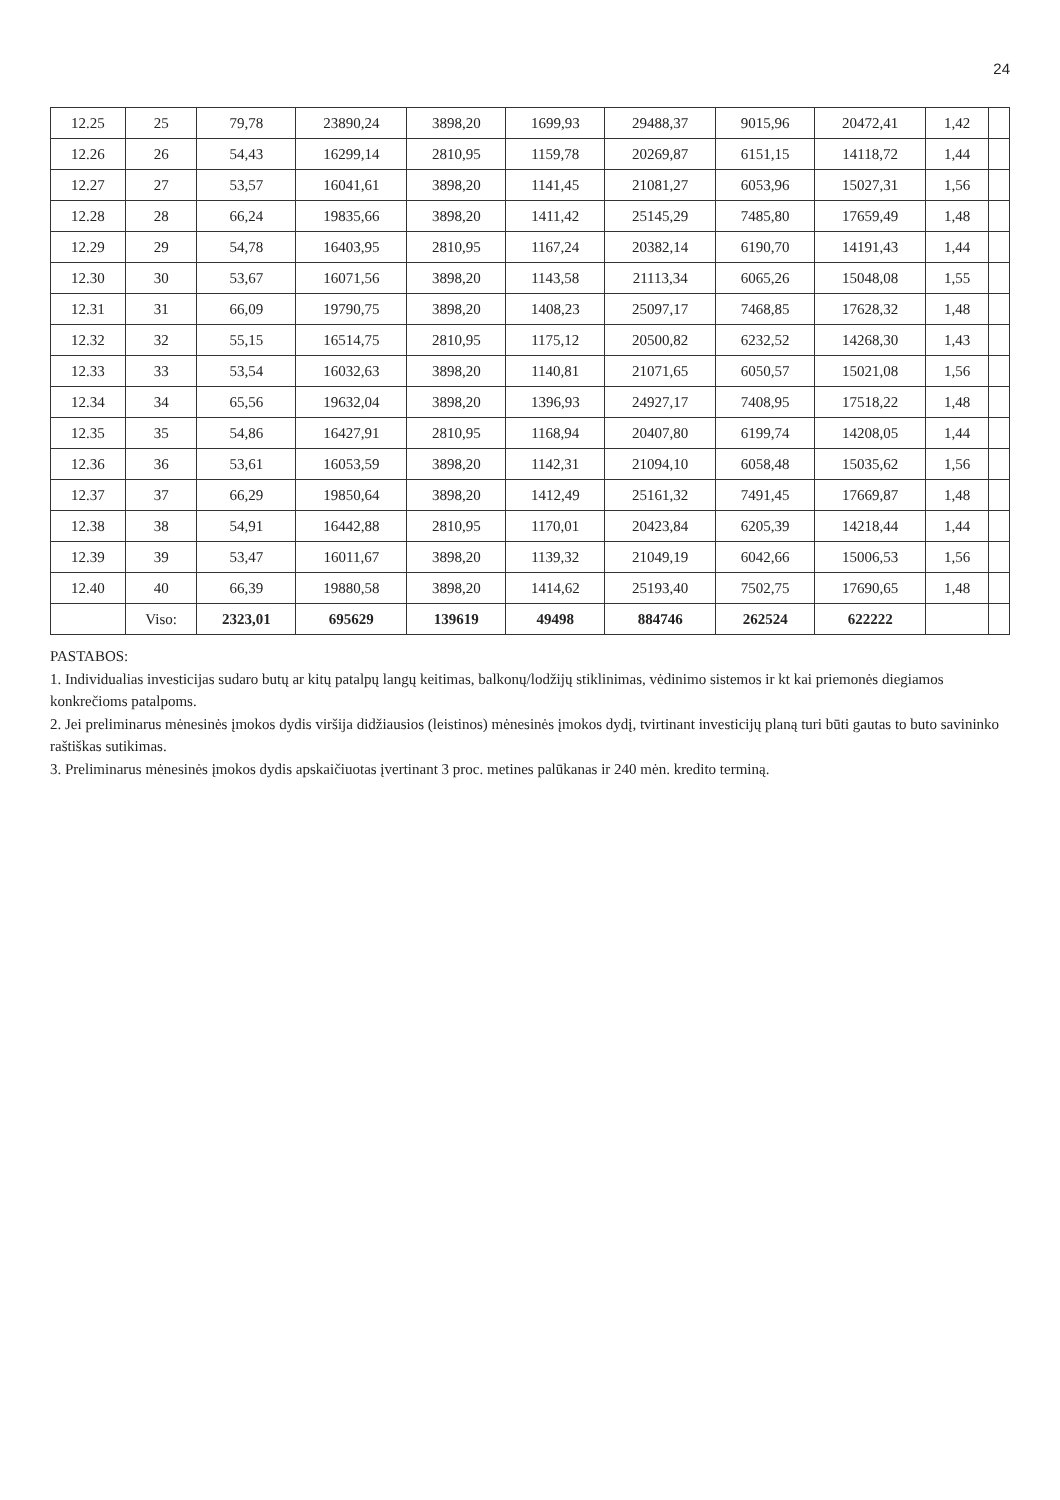24
| 12.25 | 25 | 79,78 | 23890,24 | 3898,20 | 1699,93 | 29488,37 | 9015,96 | 20472,41 | 1,42 | |
| 12.26 | 26 | 54,43 | 16299,14 | 2810,95 | 1159,78 | 20269,87 | 6151,15 | 14118,72 | 1,44 | |
| 12.27 | 27 | 53,57 | 16041,61 | 3898,20 | 1141,45 | 21081,27 | 6053,96 | 15027,31 | 1,56 | |
| 12.28 | 28 | 66,24 | 19835,66 | 3898,20 | 1411,42 | 25145,29 | 7485,80 | 17659,49 | 1,48 | |
| 12.29 | 29 | 54,78 | 16403,95 | 2810,95 | 1167,24 | 20382,14 | 6190,70 | 14191,43 | 1,44 | |
| 12.30 | 30 | 53,67 | 16071,56 | 3898,20 | 1143,58 | 21113,34 | 6065,26 | 15048,08 | 1,55 | |
| 12.31 | 31 | 66,09 | 19790,75 | 3898,20 | 1408,23 | 25097,17 | 7468,85 | 17628,32 | 1,48 | |
| 12.32 | 32 | 55,15 | 16514,75 | 2810,95 | 1175,12 | 20500,82 | 6232,52 | 14268,30 | 1,43 | |
| 12.33 | 33 | 53,54 | 16032,63 | 3898,20 | 1140,81 | 21071,65 | 6050,57 | 15021,08 | 1,56 | |
| 12.34 | 34 | 65,56 | 19632,04 | 3898,20 | 1396,93 | 24927,17 | 7408,95 | 17518,22 | 1,48 | |
| 12.35 | 35 | 54,86 | 16427,91 | 2810,95 | 1168,94 | 20407,80 | 6199,74 | 14208,05 | 1,44 | |
| 12.36 | 36 | 53,61 | 16053,59 | 3898,20 | 1142,31 | 21094,10 | 6058,48 | 15035,62 | 1,56 | |
| 12.37 | 37 | 66,29 | 19850,64 | 3898,20 | 1412,49 | 25161,32 | 7491,45 | 17669,87 | 1,48 | |
| 12.38 | 38 | 54,91 | 16442,88 | 2810,95 | 1170,01 | 20423,84 | 6205,39 | 14218,44 | 1,44 | |
| 12.39 | 39 | 53,47 | 16011,67 | 3898,20 | 1139,32 | 21049,19 | 6042,66 | 15006,53 | 1,56 | |
| 12.40 | 40 | 66,39 | 19880,58 | 3898,20 | 1414,62 | 25193,40 | 7502,75 | 17690,65 | 1,48 | |
| | Viso: | 2323,01 | 695629 | 139619 | 49498 | 884746 | 262524 | 622222 | | |
PASTABOS:
1. Individualias investicijas sudaro butų ar kitų patalpų langų keitimas, balkonų/lodžijų stiklinimas, vėdinimo sistemos ir kt kai priemonės diegiamos konkrečioms patalpoms.
2. Jei preliminarus mėnesinės įmokos dydis viršija didžiausios (leistinos) mėnesinės įmokos dydį, tvirtinant investicijų planą turi būti gautas to buto savininko raštiškas sutikimas.
3. Preliminarus mėnesinės įmokos dydis apskaičiuotas įvertinant 3 proc. metines palūkanas ir 240 mėn. kredito terminą.